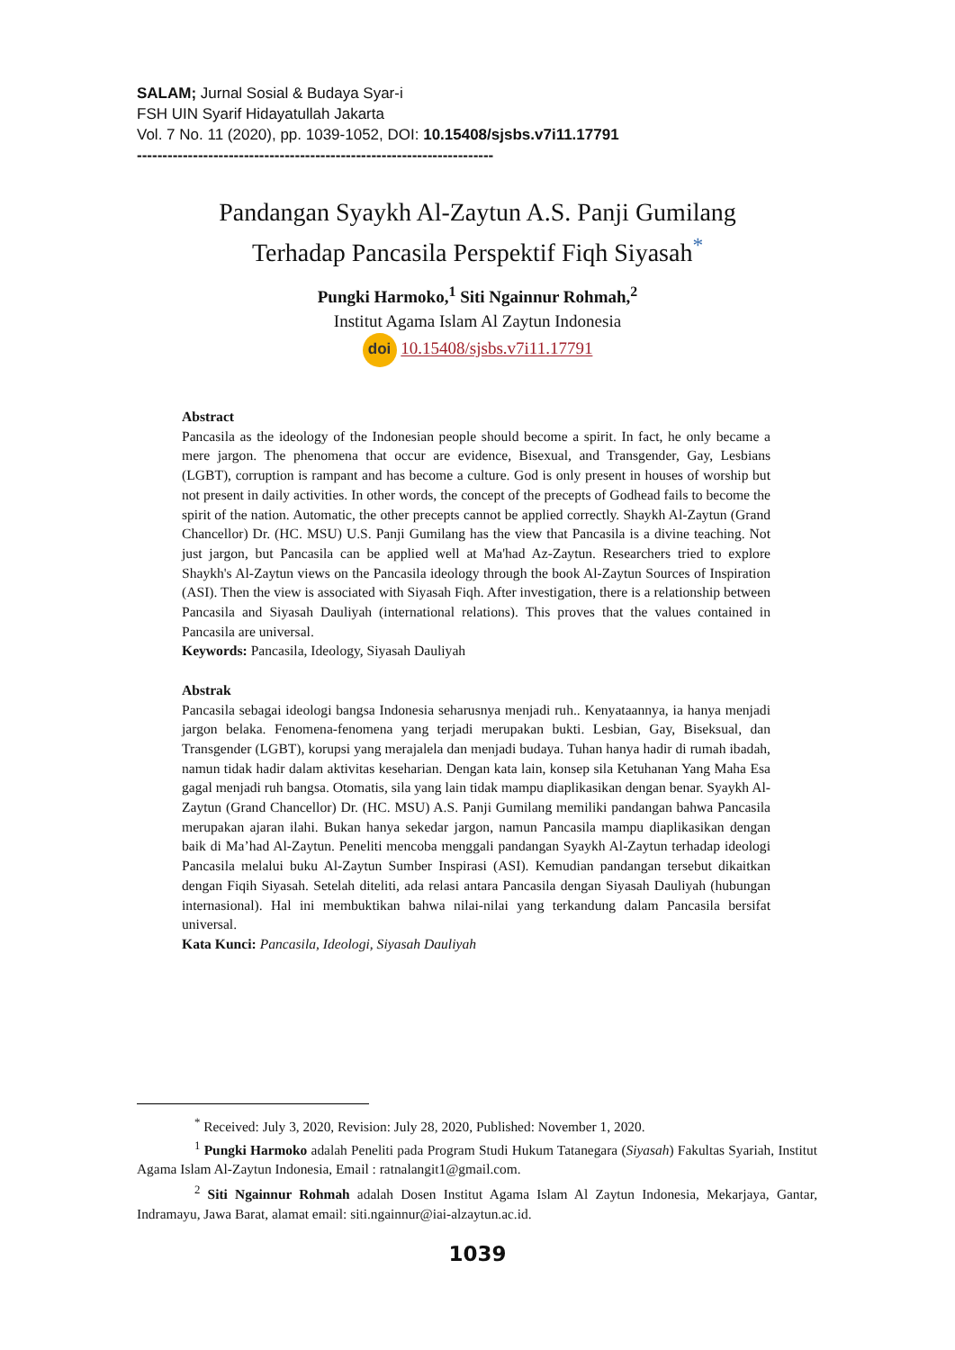SALAM; Jurnal Sosial & Budaya Syar-i
FSH UIN Syarif Hidayatullah Jakarta
Vol. 7 No. 11 (2020), pp. 1039-1052, DOI: 10.15408/sjsbs.v7i11.17791
----------------------------------------------------------------------
Pandangan Syaykh Al-Zaytun A.S. Panji Gumilang
Terhadap Pancasila Perspektif Fiqh Siyasah<sup>*</sup>
Pungki Harmoko,<sup>1</sup> Siti Ngainnur Rohmah,<sup>2</sup>
Institut Agama Islam Al Zaytun Indonesia
doi 10.15408/sjsbs.v7i11.17791
Abstract
Pancasila as the ideology of the Indonesian people should become a spirit. In fact, he only became a mere jargon. The phenomena that occur are evidence, Bisexual, and Transgender, Gay, Lesbians (LGBT), corruption is rampant and has become a culture. God is only present in houses of worship but not present in daily activities. In other words, the concept of the precepts of Godhead fails to become the spirit of the nation. Automatic, the other precepts cannot be applied correctly. Shaykh Al-Zaytun (Grand Chancellor) Dr. (HC. MSU) U.S. Panji Gumilang has the view that Pancasila is a divine teaching. Not just jargon, but Pancasila can be applied well at Ma'had Az-Zaytun. Researchers tried to explore Shaykh's Al-Zaytun views on the Pancasila ideology through the book Al-Zaytun Sources of Inspiration (ASI). Then the view is associated with Siyasah Fiqh. After investigation, there is a relationship between Pancasila and Siyasah Dauliyah (international relations). This proves that the values contained in Pancasila are universal.
Keywords: Pancasila, Ideology, Siyasah Dauliyah
Abstrak
Pancasila sebagai ideologi bangsa Indonesia seharusnya menjadi ruh.. Kenyataannya, ia hanya menjadi jargon belaka. Fenomena-fenomena yang terjadi merupakan bukti. Lesbian, Gay, Biseksual, dan Transgender (LGBT), korupsi yang merajalela dan menjadi budaya. Tuhan hanya hadir di rumah ibadah, namun tidak hadir dalam aktivitas keseharian. Dengan kata lain, konsep sila Ketuhanan Yang Maha Esa gagal menjadi ruh bangsa. Otomatis, sila yang lain tidak mampu diaplikasikan dengan benar. Syaykh Al-Zaytun (Grand Chancellor) Dr. (HC. MSU) A.S. Panji Gumilang memiliki pandangan bahwa Pancasila merupakan ajaran ilahi. Bukan hanya sekedar jargon, namun Pancasila mampu diaplikasikan dengan baik di Ma’had Al-Zaytun. Peneliti mencoba menggali pandangan Syaykh Al-Zaytun terhadap ideologi Pancasila melalui buku Al-Zaytun Sumber Inspirasi (ASI). Kemudian pandangan tersebut dikaitkan dengan Fiqih Siyasah. Setelah diteliti, ada relasi antara Pancasila dengan Siyasah Dauliyah (hubungan internasional). Hal ini membuktikan bahwa nilai-nilai yang terkandung dalam Pancasila bersifat universal.
Kata Kunci: Pancasila, Ideologi, Siyasah Dauliyah
<sup>*</sup> Received: July 3, 2020, Revision: July 28, 2020, Published: November 1, 2020.
<sup>1</sup> Pungki Harmoko adalah Peneliti pada Program Studi Hukum Tatanegara (Siyasah) Fakultas Syariah, Institut Agama Islam Al-Zaytun Indonesia, Email : ratnalangit1@gmail.com.
<sup>2</sup> Siti Ngainnur Rohmah adalah Dosen Institut Agama Islam Al Zaytun Indonesia, Mekarjaya, Gantar, Indramayu, Jawa Barat, alamat email: siti.ngainnur@iai-alzaytun.ac.id.
1039